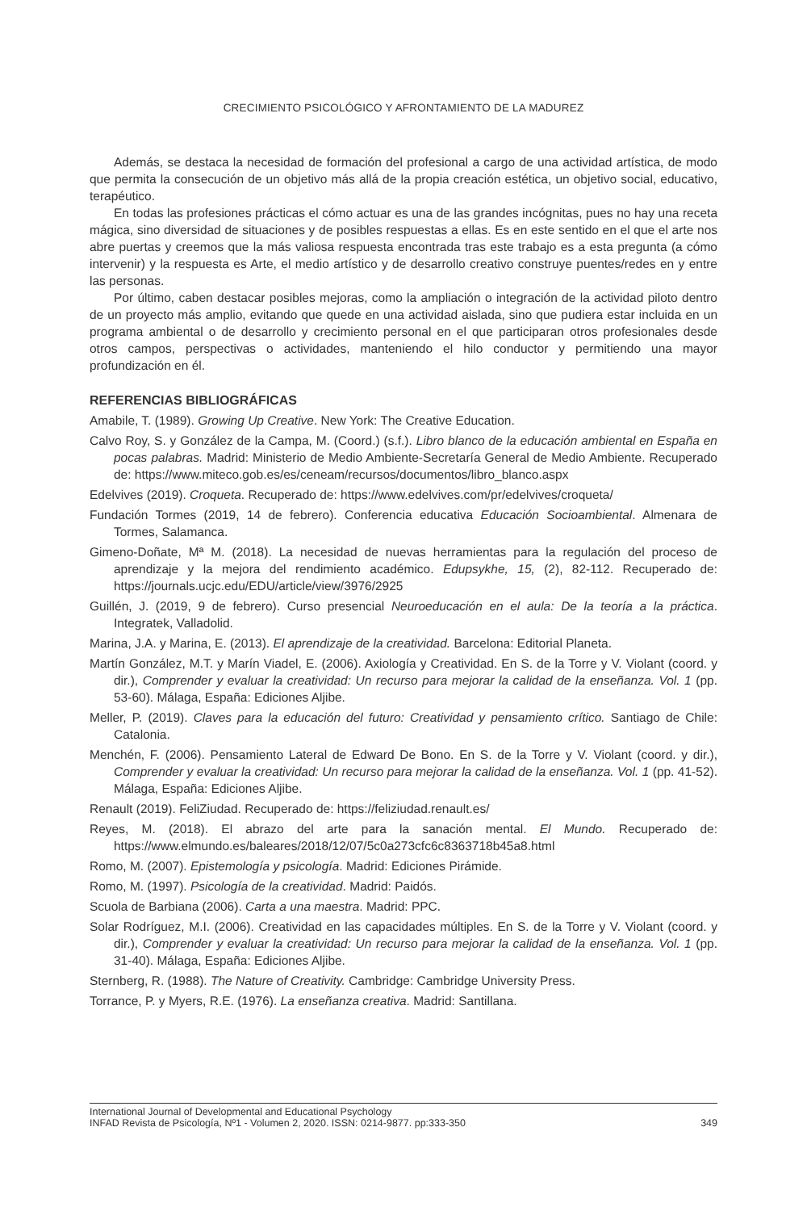CRECIMIENTO PSICOLÓGICO Y AFRONTAMIENTO DE LA MADUREZ
Además, se destaca la necesidad de formación del profesional a cargo de una actividad artística, de modo que permita la consecución de un objetivo más allá de la propia creación estética, un objetivo social, educativo, terapéutico.
En todas las profesiones prácticas el cómo actuar es una de las grandes incógnitas, pues no hay una receta mágica, sino diversidad de situaciones y de posibles respuestas a ellas. Es en este sentido en el que el arte nos abre puertas y creemos que la más valiosa respuesta encontrada tras este trabajo es a esta pregunta (a cómo intervenir) y la respuesta es Arte, el medio artístico y de desarrollo creativo construye puentes/redes en y entre las personas.
Por último, caben destacar posibles mejoras, como la ampliación o integración de la actividad piloto dentro de un proyecto más amplio, evitando que quede en una actividad aislada, sino que pudiera estar incluida en un programa ambiental o de desarrollo y crecimiento personal en el que participaran otros profesionales desde otros campos, perspectivas o actividades, manteniendo el hilo conductor y permitiendo una mayor profundización en él.
REFERENCIAS BIBLIOGRÁFICAS
Amabile, T. (1989). Growing Up Creative. New York: The Creative Education.
Calvo Roy, S. y González de la Campa, M. (Coord.) (s.f.). Libro blanco de la educación ambiental en España en pocas palabras. Madrid: Ministerio de Medio Ambiente-Secretaría General de Medio Ambiente. Recuperado de: https://www.miteco.gob.es/es/ceneam/recursos/documentos/libro_blanco.aspx
Edelvives (2019). Croqueta. Recuperado de: https://www.edelvives.com/pr/edelvives/croqueta/
Fundación Tormes (2019, 14 de febrero). Conferencia educativa Educación Socioambiental. Almenara de Tormes, Salamanca.
Gimeno-Doñate, Mª M. (2018). La necesidad de nuevas herramientas para la regulación del proceso de aprendizaje y la mejora del rendimiento académico. Edupsykhe, 15, (2), 82-112. Recuperado de: https://journals.ucjc.edu/EDU/article/view/3976/2925
Guillén, J. (2019, 9 de febrero). Curso presencial Neuroeducación en el aula: De la teoría a la práctica. Integratek, Valladolid.
Marina, J.A. y Marina, E. (2013). El aprendizaje de la creatividad. Barcelona: Editorial Planeta.
Martín González, M.T. y Marín Viadel, E. (2006). Axiología y Creatividad. En S. de la Torre y V. Violant (coord. y dir.), Comprender y evaluar la creatividad: Un recurso para mejorar la calidad de la enseñanza. Vol. 1 (pp. 53-60). Málaga, España: Ediciones Aljibe.
Meller, P. (2019). Claves para la educación del futuro: Creatividad y pensamiento crítico. Santiago de Chile: Catalonia.
Menchén, F. (2006). Pensamiento Lateral de Edward De Bono. En S. de la Torre y V. Violant (coord. y dir.), Comprender y evaluar la creatividad: Un recurso para mejorar la calidad de la enseñanza. Vol. 1 (pp. 41-52). Málaga, España: Ediciones Aljibe.
Renault (2019). FeliZiudad. Recuperado de: https://feliziudad.renault.es/
Reyes, M. (2018). El abrazo del arte para la sanación mental. El Mundo. Recuperado de: https://www.elmundo.es/baleares/2018/12/07/5c0a273cfc6c8363718b45a8.html
Romo, M. (2007). Epistemología y psicología. Madrid: Ediciones Pirámide.
Romo, M. (1997). Psicología de la creatividad. Madrid: Paidós.
Scuola de Barbiana (2006). Carta a una maestra. Madrid: PPC.
Solar Rodríguez, M.I. (2006). Creatividad en las capacidades múltiples. En S. de la Torre y V. Violant (coord. y dir.), Comprender y evaluar la creatividad: Un recurso para mejorar la calidad de la enseñanza. Vol. 1 (pp. 31-40). Málaga, España: Ediciones Aljibe.
Sternberg, R. (1988). The Nature of Creativity. Cambridge: Cambridge University Press.
Torrance, P. y Myers, R.E. (1976). La enseñanza creativa. Madrid: Santillana.
International Journal of Developmental and Educational Psychology
INFAD Revista de Psicología, Nº1 - Volumen 2, 2020. ISSN: 0214-9877. pp:333-350 349